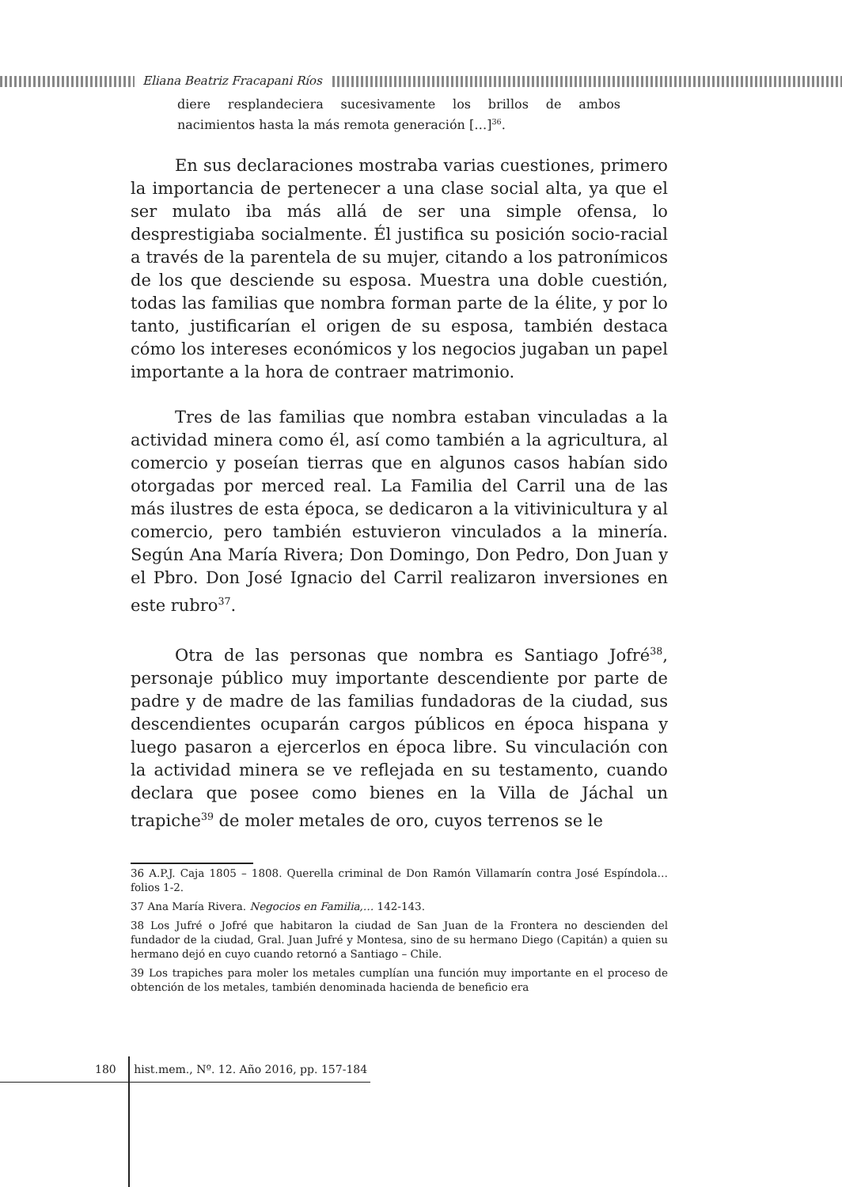Eliana Beatriz Fracapani Ríos
diere resplandeciera sucesivamente los brillos de ambos nacimientos hasta la más remota generación […]<sup>36</sup>.
En sus declaraciones mostraba varias cuestiones, primero la importancia de pertenecer a una clase social alta, ya que el ser mulato iba más allá de ser una simple ofensa, lo desprestigiaba socialmente. Él justifica su posición socio-racial a través de la parentela de su mujer, citando a los patronímicos de los que desciende su esposa. Muestra una doble cuestión, todas las familias que nombra forman parte de la élite, y por lo tanto, justificarían el origen de su esposa, también destaca cómo los intereses económicos y los negocios jugaban un papel importante a la hora de contraer matrimonio.
Tres de las familias que nombra estaban vinculadas a la actividad minera como él, así como también a la agricultura, al comercio y poseían tierras que en algunos casos habían sido otorgadas por merced real. La Familia del Carril una de las más ilustres de esta época, se dedicaron a la vitivinicultura y al comercio, pero también estuvieron vinculados a la minería. Según Ana María Rivera; Don Domingo, Don Pedro, Don Juan y el Pbro. Don José Ignacio del Carril realizaron inversiones en este rubro<sup>37</sup>.
Otra de las personas que nombra es Santiago Jofré<sup>38</sup>, personaje público muy importante descendiente por parte de padre y de madre de las familias fundadoras de la ciudad, sus descendientes ocuparán cargos públicos en época hispana y luego pasaron a ejercerlos en época libre. Su vinculación con la actividad minera se ve reflejada en su testamento, cuando declara que posee como bienes en la Villa de Jáchal un trapiche<sup>39</sup> de moler metales de oro, cuyos terrenos se le
36 A.P.J. Caja 1805 – 1808. Querella criminal de Don Ramón Villamarín contra José Espíndola…folios 1-2.
37 Ana María Rivera. Negocios en Familia,… 142-143.
38 Los Jufré o Jofré que habitaron la ciudad de San Juan de la Frontera no descienden del fundador de la ciudad, Gral. Juan Jufré y Montesa, sino de su hermano Diego (Capitán) a quien su hermano dejó en cuyo cuando retornó a Santiago – Chile.
39 Los trapiches para moler los metales cumplían una función muy importante en el proceso de obtención de los metales, también denominada hacienda de beneficio era
180 hist.mem., Nº. 12. Año 2016, pp. 157-184